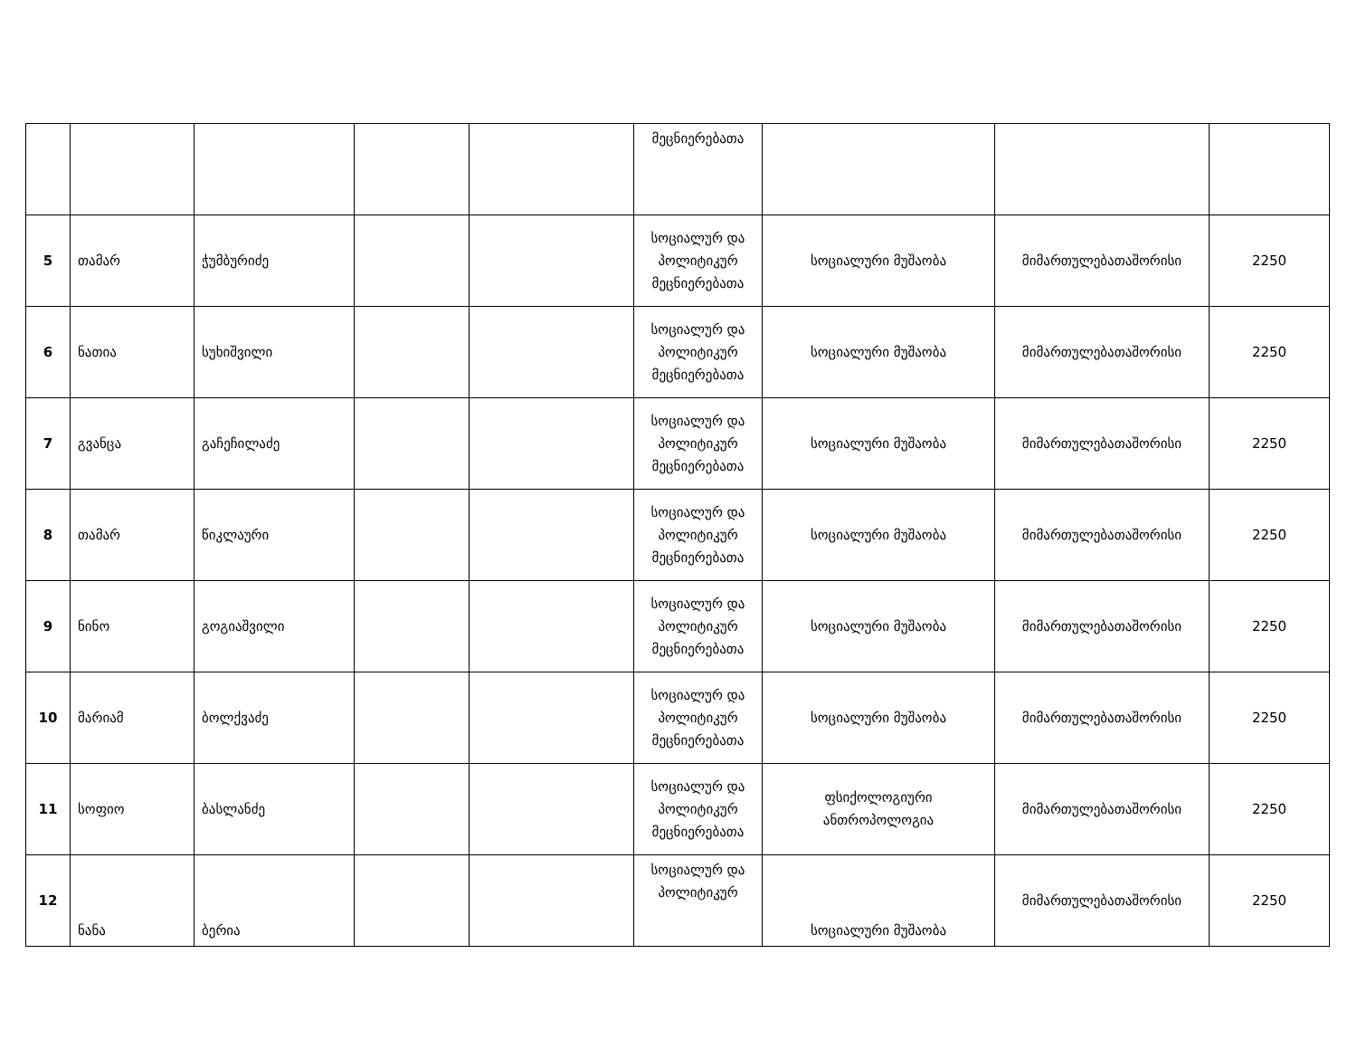| | | | | | მეცნიერებათა | | | |
| 5 | თამარ | ჭუმბურიძე | | | სოციალურ და პოლიტიკურ მეცნიერებათა | სოციალური მუშაობა | მიმართულებათაშორისი | 2250 |
| 6 | ნათია | სუხიშვილი | | | სოციალურ და პოლიტიკურ მეცნიერებათა | სოციალური მუშაობა | მიმართულებათაშორისი | 2250 |
| 7 | გვანცა | გაჩეჩილაძე | | | სოციალურ და პოლიტიკურ მეცნიერებათა | სოციალური მუშაობა | მიმართულებათაშორისი | 2250 |
| 8 | თამარ | წიკლაური | | | სოციალურ და პოლიტიკურ მეცნიერებათა | სოციალური მუშაობა | მიმართულებათაშორისი | 2250 |
| 9 | ნინო | გოგიაშვილი | | | სოციალურ და პოლიტიკურ მეცნიერებათა | სოციალური მუშაობა | მიმართულებათაშორისი | 2250 |
| 10 | მარიამ | ბოლქვაძე | | | სოციალურ და პოლიტიკურ მეცნიერებათა | სოციალური მუშაობა | მიმართულებათაშორისი | 2250 |
| 11 | სოფიო | ბასლანძე | | | სოციალურ და პოლიტიკურ მეცნიერებათა | ფსიქოლოგიური ანთროპოლოგია | მიმართულებათაშორისი | 2250 |
| 12 | ნანა | ბერია | | | სოციალურ და პოლიტიკურ | სოციალური მუშაობა | მიმართულებათაშორისი | 2250 |